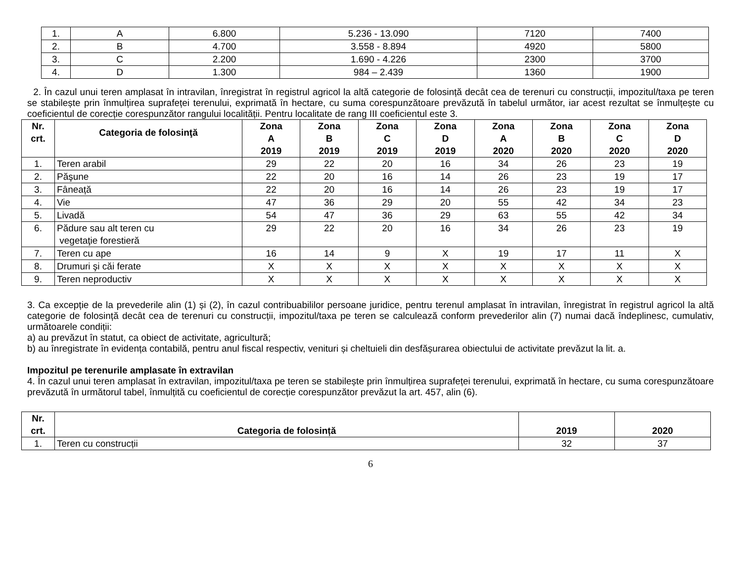| 1. | A | 6.800 | 5.236 - 13.090 | 7120 | 7400 |
| 2. | B | 4.700 | 3.558 - 8.894 | 4920 | 5800 |
| 3. | C | 2.200 | 1.690 - 4.226 | 2300 | 3700 |
| 4. | D | 1.300 | 984 – 2.439 | 1360 | 1900 |
2. În cazul unui teren amplasat în intravilan, înregistrat în registrul agricol la altă categorie de folosință decât cea de terenuri cu construcții, impozitul/taxa pe teren se stabilește prin înmulțirea suprafeței terenului, exprimată în hectare, cu suma corespunzătoare prevăzută în tabelul următor, iar acest rezultat se înmulțește cu coeficientul de corecție corespunzător rangului localității. Pentru localitate de rang III coeficientul este 3.
| Nr. crt. | Categoria de folosinţă | Zona A 2019 | Zona B 2019 | Zona C 2019 | Zona D 2019 | Zona A 2020 | Zona B 2020 | Zona C 2020 | Zona D 2020 |
| --- | --- | --- | --- | --- | --- | --- | --- | --- | --- |
| 1. | Teren arabil | 29 | 22 | 20 | 16 | 34 | 26 | 23 | 19 |
| 2. | Păşune | 22 | 20 | 16 | 14 | 26 | 23 | 19 | 17 |
| 3. | Fâneață | 22 | 20 | 16 | 14 | 26 | 23 | 19 | 17 |
| 4. | Vie | 47 | 36 | 29 | 20 | 55 | 42 | 34 | 23 |
| 5. | Livadă | 54 | 47 | 36 | 29 | 63 | 55 | 42 | 34 |
| 6. | Pădure sau alt teren cu vegetaţie forestieră | 29 | 22 | 20 | 16 | 34 | 26 | 23 | 19 |
| 7. | Teren cu ape | 16 | 14 | 9 | X | 19 | 17 | 11 | X |
| 8. | Drumuri şi căi ferate | X | X | X | X | X | X | X | X |
| 9. | Teren neproductiv | X | X | X | X | X | X | X | X |
3. Ca excepție de la prevederile alin (1) și (2), în cazul contribuabililor persoane juridice, pentru terenul amplasat în intravilan, înregistrat în registrul agricol la altă categorie de folosință decât cea de terenuri cu construcții, impozitul/taxa pe teren se calculează conform prevederilor alin (7) numai dacă îndeplinesc, cumulativ, următoarele condiții:
a) au prevăzut în statut, ca obiect de activitate, agricultură;
b) au înregistrate în evidența contabilă, pentru anul fiscal respectiv, venituri și cheltuieli din desfășurarea obiectului de activitate prevăzut la lit. a.
Impozitul pe terenurile amplasate în extravilan
4. În cazul unui teren amplasat în extravilan, impozitul/taxa pe teren se stabilește prin înmulțirea suprafeței terenului, exprimată în hectare, cu suma corespunzătoare prevăzută în următorul tabel, înmulțită cu coeficientul de corecție corespunzător prevăzut la art. 457, alin (6).
| Nr. crt. | Categoria de folosință | 2019 | 2020 |
| --- | --- | --- | --- |
| 1. | Teren cu construcții | 32 | 37 |
6